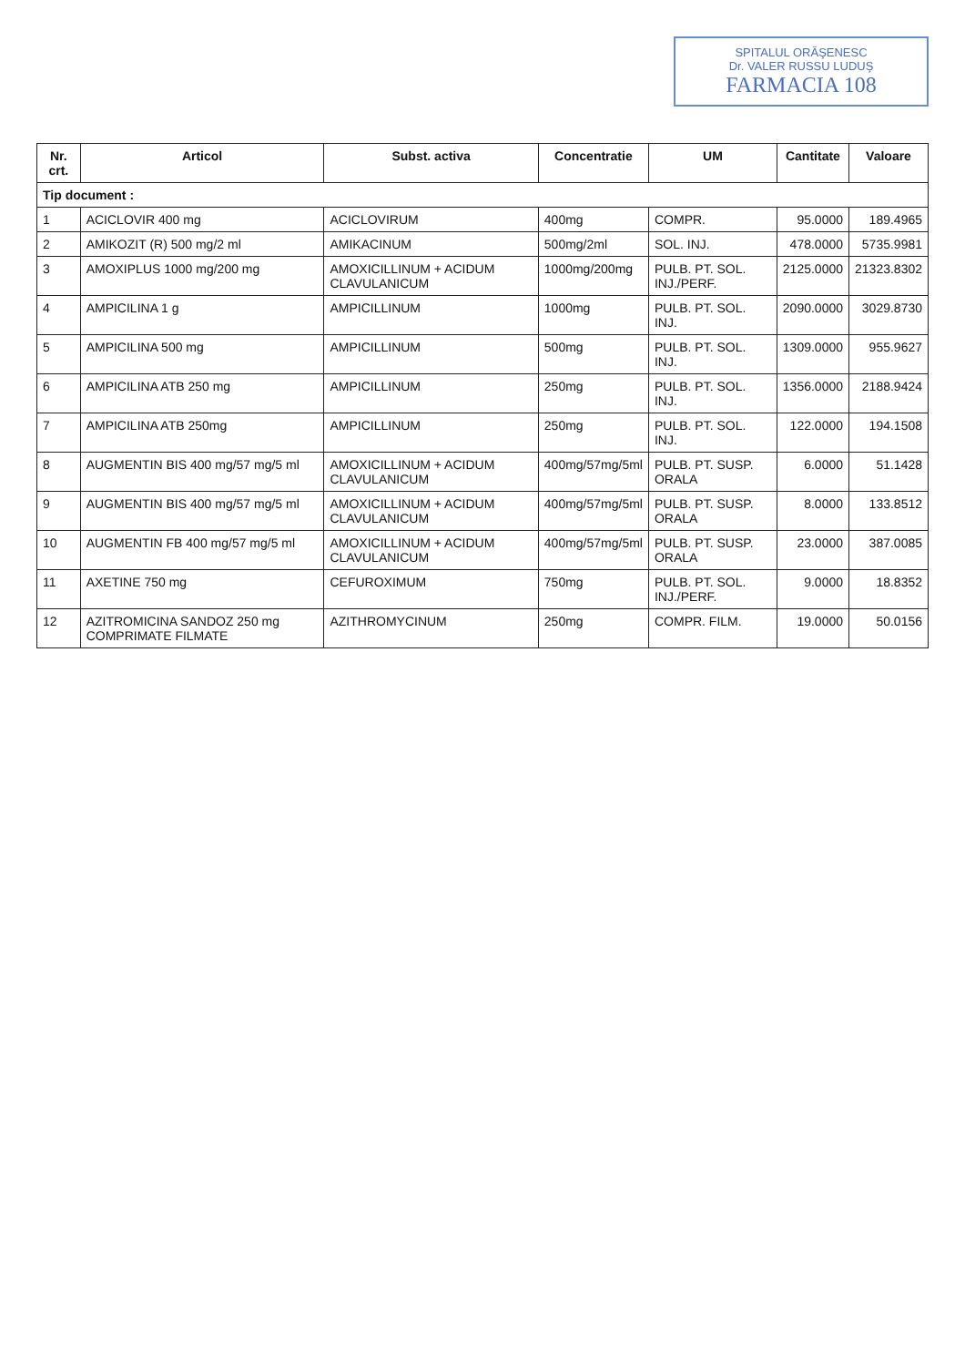SPITALUL ORĂŞENESC
Dr. VALER RUSSU LUDUŞ
FARMACIA 108
| Nr. crt. | Articol | Subst. activa | Concentratie | UM | Cantitate | Valoare |
| --- | --- | --- | --- | --- | --- | --- |
| Tip document : | | | | | | |
| 1 | ACICLOVIR 400 mg | ACICLOVIRUM | 400mg | COMPR. | 95.0000 | 189.4965 |
| 2 | AMIKOZIT (R) 500 mg/2 ml | AMIKACINUM | 500mg/2ml | SOL. INJ. | 478.0000 | 5735.9981 |
| 3 | AMOXIPLUS 1000 mg/200 mg | AMOXICILLINUM + ACIDUM CLAVULANICUM | 1000mg/200mg | PULB. PT. SOL. INJ./PERF. | 2125.0000 | 21323.8302 |
| 4 | AMPICILINA 1 g | AMPICILLINUM | 1000mg | PULB. PT. SOL. INJ. | 2090.0000 | 3029.8730 |
| 5 | AMPICILINA 500 mg | AMPICILLINUM | 500mg | PULB. PT. SOL. INJ. | 1309.0000 | 955.9627 |
| 6 | AMPICILINA ATB 250 mg | AMPICILLINUM | 250mg | PULB. PT. SOL. INJ. | 1356.0000 | 2188.9424 |
| 7 | AMPICILINA ATB 250mg | AMPICILLINUM | 250mg | PULB. PT. SOL. INJ. | 122.0000 | 194.1508 |
| 8 | AUGMENTIN BIS 400 mg/57 mg/5 ml | AMOXICILLINUM + ACIDUM CLAVULANICUM | 400mg/57mg/5ml | PULB. PT. SUSP. ORALA | 6.0000 | 51.1428 |
| 9 | AUGMENTIN BIS 400 mg/57 mg/5 ml | AMOXICILLINUM + ACIDUM CLAVULANICUM | 400mg/57mg/5ml | PULB. PT. SUSP. ORALA | 8.0000 | 133.8512 |
| 10 | AUGMENTIN FB 400 mg/57 mg/5 ml | AMOXICILLINUM + ACIDUM CLAVULANICUM | 400mg/57mg/5ml | PULB. PT. SUSP. ORALA | 23.0000 | 387.0085 |
| 11 | AXETINE 750 mg | CEFUROXIMUM | 750mg | PULB. PT. SOL. INJ./PERF. | 9.0000 | 18.8352 |
| 12 | AZITROMICINA SANDOZ 250 mg COMPRIMATE FILMATE | AZITHROMYCINUM | 250mg | COMPR. FILM. | 19.0000 | 50.0156 |